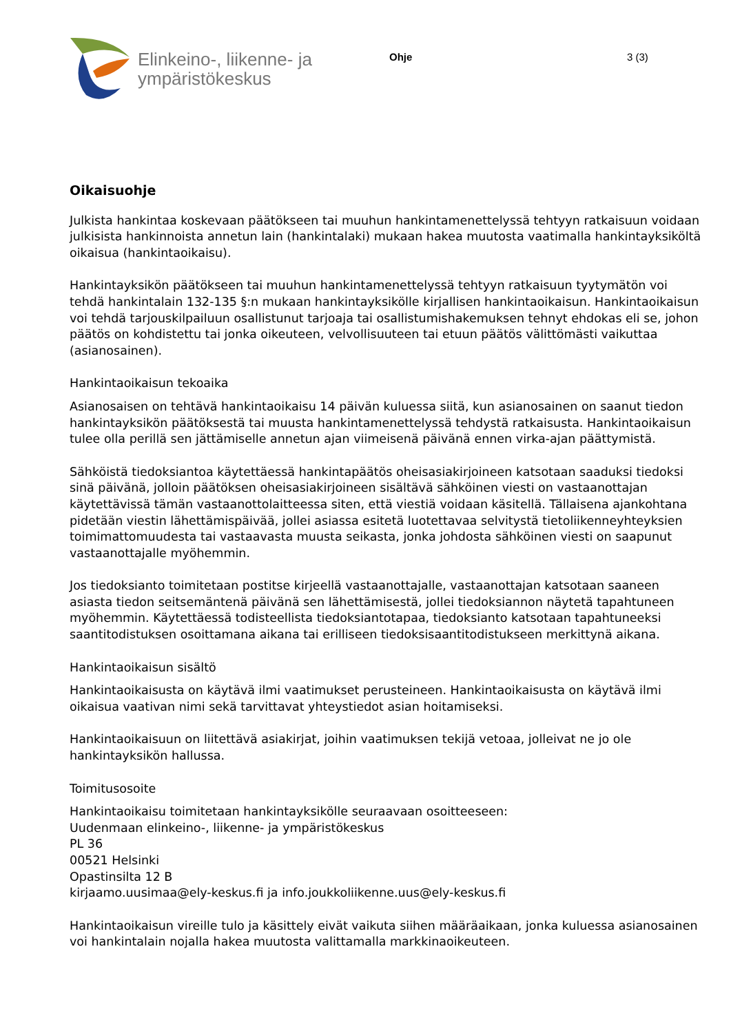Elinkeino-, liikenne- ja
ympäristökeskus
Ohje 3 (3)
Oikaisuohje
Julkista hankintaa koskevaan päätökseen tai muuhun hankintamenettelyssä tehtyyn ratkaisuun voidaan julkisista hankinnoista annetun lain (hankintalaki) mukaan hakea muutosta vaatimalla hankintayksiköltä oikaisua (hankintaoikaisu).
Hankintayksikön päätökseen tai muuhun hankintamenettelyssä tehtyyn ratkaisuun tyytymätön voi tehdä hankintalain 132-135 §:n mukaan hankintayksikölle kirjallisen hankintaoikaisun. Hankintaoikaisun voi tehdä tarjouskilpailuun osallistunut tarjoaja tai osallistumishakemuksen tehnyt ehdokas eli se, johon päätös on kohdistettu tai jonka oikeuteen, velvollisuuteen tai etuun päätös välittömästi vaikuttaa (asianosainen).
Hankintaoikaisun tekoaika
Asianosaisen on tehtävä hankintaoikaisu 14 päivän kuluessa siitä, kun asianosainen on saanut tiedon hankintayksikön päätöksestä tai muusta hankintamenettelyssä tehdystä ratkaisusta. Hankintaoikaisun tulee olla perillä sen jättämiselle annetun ajan viimeisenä päivänä ennen virka-ajan päättymistä.
Sähköistä tiedoksiantoa käytettäessä hankintapäätös oheisasiakirjoineen katsotaan saaduksi tiedoksi sinä päivänä, jolloin päätöksen oheisasiakirjoineen sisältävä sähköinen viesti on vastaanottajan käytettävissä tämän vastaanottolaitteessa siten, että viestiä voidaan käsitellä. Tällaisena ajankohtana pidetään viestin lähettämispäivää, jollei asiassa esitetä luotettavaa selvitystä tietoliikenneyhteyksien toimimattomuudesta tai vastaavasta muusta seikasta, jonka johdosta sähköinen viesti on saapunut vastaanottajalle myöhemmin.
Jos tiedoksianto toimitetaan postitse kirjeellä vastaanottajalle, vastaanottajan katsotaan saaneen asiasta tiedon seitsemäntenä päivänä sen lähettämisestä, jollei tiedoksiannon näytetä tapahtuneen myöhemmin. Käytettäessä todisteellista tiedoksiantotapaa, tiedoksianto katsotaan tapahtuneeksi saantitodistuksen osoittamana aikana tai erilliseen tiedoksisaantitodistukseen merkittynä aikana.
Hankintaoikaisun sisältö
Hankintaoikaisusta on käytävä ilmi vaatimukset perusteineen. Hankintaoikaisusta on käytävä ilmi oikaisua vaativan nimi sekä tarvittavat yhteystiedot asian hoitamiseksi.
Hankintaoikaisuun on liitettävä asiakirjat, joihin vaatimuksen tekijä vetoaa, jolleivat ne jo ole hankintayksikön hallussa.
Toimitusosoite
Hankintaoikaisu toimitetaan hankintayksikölle seuraavaan osoitteeseen:
Uudenmaan elinkeino-, liikenne- ja ympäristökeskus
PL 36
00521 Helsinki
Opastinsilta 12 B
kirjaamo.uusimaa@ely-keskus.fi ja info.joukkoliikenne.uus@ely-keskus.fi
Hankintaoikaisun vireille tulo ja käsittely eivät vaikuta siihen määräaikaan, jonka kuluessa asianosainen voi hankintalain nojalla hakea muutosta valittamalla markkinaoikeuteen.